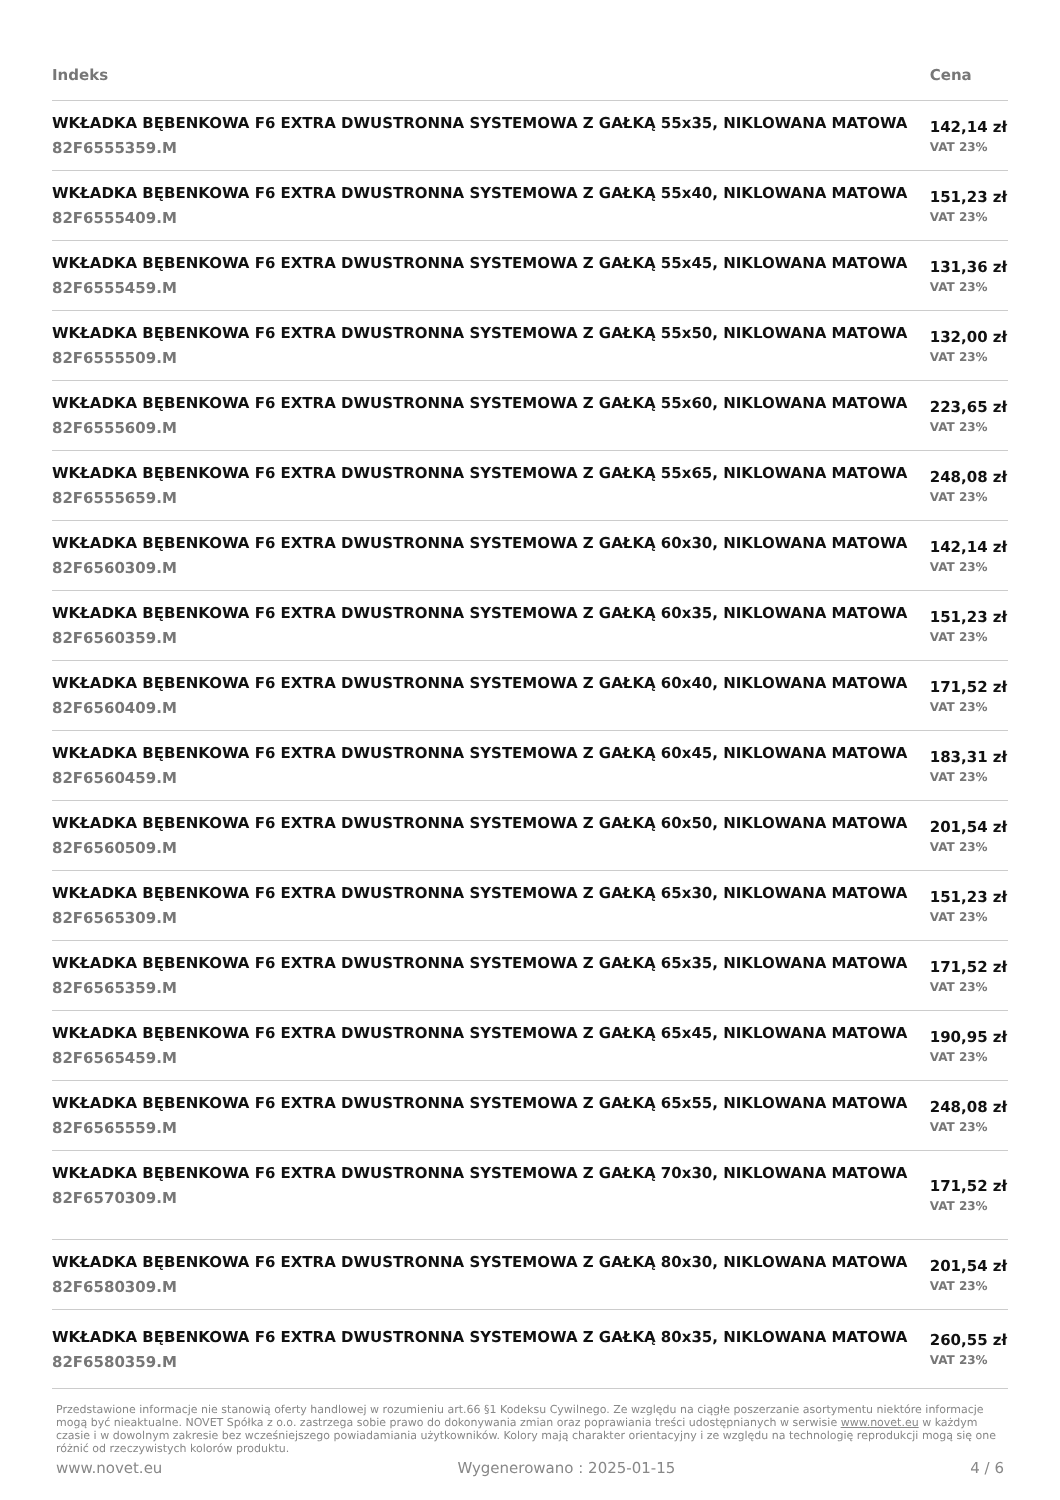| Indeks | Cena |
| --- | --- |
| WKŁADKA BĘBENKOWA F6 EXTRA DWUSTRONNA SYSTEMOWA Z GAŁKĄ 55x35, NIKLOWANA MATOWA 82F6555359.M | 142,14 zł VAT 23% |
| WKŁADKA BĘBENKOWA F6 EXTRA DWUSTRONNA SYSTEMOWA Z GAŁKĄ 55x40, NIKLOWANA MATOWA 82F6555409.M | 151,23 zł VAT 23% |
| WKŁADKA BĘBENKOWA F6 EXTRA DWUSTRONNA SYSTEMOWA Z GAŁKĄ 55x45, NIKLOWANA MATOWA 82F6555459.M | 131,36 zł VAT 23% |
| WKŁADKA BĘBENKOWA F6 EXTRA DWUSTRONNA SYSTEMOWA Z GAŁKĄ 55x50, NIKLOWANA MATOWA 82F6555509.M | 132,00 zł VAT 23% |
| WKŁADKA BĘBENKOWA F6 EXTRA DWUSTRONNA SYSTEMOWA Z GAŁKĄ 55x60, NIKLOWANA MATOWA 82F6555609.M | 223,65 zł VAT 23% |
| WKŁADKA BĘBENKOWA F6 EXTRA DWUSTRONNA SYSTEMOWA Z GAŁKĄ 55x65, NIKLOWANA MATOWA 82F6555659.M | 248,08 zł VAT 23% |
| WKŁADKA BĘBENKOWA F6 EXTRA DWUSTRONNA SYSTEMOWA Z GAŁKĄ 60x30, NIKLOWANA MATOWA 82F6560309.M | 142,14 zł VAT 23% |
| WKŁADKA BĘBENKOWA F6 EXTRA DWUSTRONNA SYSTEMOWA Z GAŁKĄ 60x35, NIKLOWANA MATOWA 82F6560359.M | 151,23 zł VAT 23% |
| WKŁADKA BĘBENKOWA F6 EXTRA DWUSTRONNA SYSTEMOWA Z GAŁKĄ 60x40, NIKLOWANA MATOWA 82F6560409.M | 171,52 zł VAT 23% |
| WKŁADKA BĘBENKOWA F6 EXTRA DWUSTRONNA SYSTEMOWA Z GAŁKĄ 60x45, NIKLOWANA MATOWA 82F6560459.M | 183,31 zł VAT 23% |
| WKŁADKA BĘBENKOWA F6 EXTRA DWUSTRONNA SYSTEMOWA Z GAŁKĄ 60x50, NIKLOWANA MATOWA 82F6560509.M | 201,54 zł VAT 23% |
| WKŁADKA BĘBENKOWA F6 EXTRA DWUSTRONNA SYSTEMOWA Z GAŁKĄ 65x30, NIKLOWANA MATOWA 82F6565309.M | 151,23 zł VAT 23% |
| WKŁADKA BĘBENKOWA F6 EXTRA DWUSTRONNA SYSTEMOWA Z GAŁKĄ 65x35, NIKLOWANA MATOWA 82F6565359.M | 171,52 zł VAT 23% |
| WKŁADKA BĘBENKOWA F6 EXTRA DWUSTRONNA SYSTEMOWA Z GAŁKĄ 65x45, NIKLOWANA MATOWA 82F6565459.M | 190,95 zł VAT 23% |
| WKŁADKA BĘBENKOWA F6 EXTRA DWUSTRONNA SYSTEMOWA Z GAŁKĄ 65x55, NIKLOWANA MATOWA 82F6565559.M | 248,08 zł VAT 23% |
| WKŁADKA BĘBENKOWA F6 EXTRA DWUSTRONNA SYSTEMOWA Z GAŁKĄ 70x30, NIKLOWANA MATOWA 82F6570309.M | 171,52 zł VAT 23% |
| WKŁADKA BĘBENKOWA F6 EXTRA DWUSTRONNA SYSTEMOWA Z GAŁKĄ 80x30, NIKLOWANA MATOWA 82F6580309.M | 201,54 zł VAT 23% |
| WKŁADKA BĘBENKOWA F6 EXTRA DWUSTRONNA SYSTEMOWA Z GAŁKĄ 80x35, NIKLOWANA MATOWA 82F6580359.M | 260,55 zł VAT 23% |
Przedstawione informacje nie stanowią oferty handlowej w rozumieniu art.66 §1 Kodeksu Cywilnego. Ze względu na ciągłe poszerzanie asortymentu niektóre informacje mogą być nieaktualne. NOVET Spółka z o.o. zastrzega sobie prawo do dokonywania zmian oraz poprawiania treści udostępnianych w serwisie www.novet.eu w każdym czasie i w dowolnym zakresie bez wcześniejszego powiadamiania użytkowników. Kolory mają charakter orientacyjny i ze względu na technologię reprodukcji mogą się one różnić od rzeczywistych kolorów produktu.
www.novet.eu Wygenerowano : 2025-01-15 4 / 6